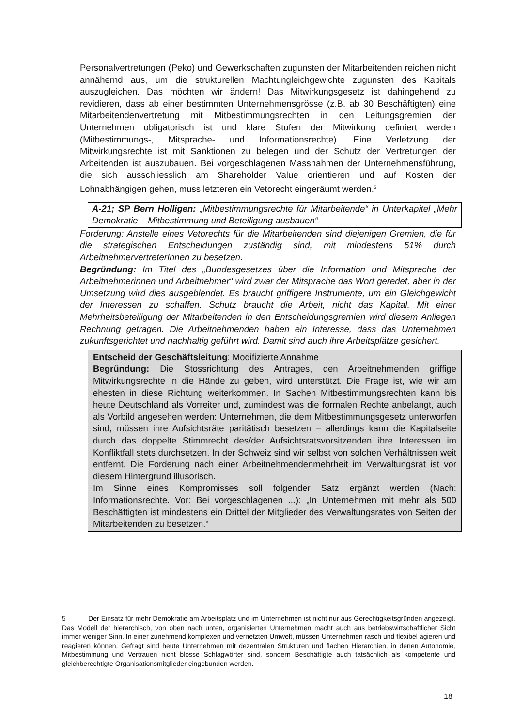Personalvertretungen (Peko) und Gewerkschaften zugunsten der Mitarbeitenden reichen nicht annähernd aus, um die strukturellen Machtungleichgewichte zugunsten des Kapitals auszugleichen. Das möchten wir ändern! Das Mitwirkungsgesetz ist dahingehend zu revidieren, dass ab einer bestimmten Unternehmensgrösse (z.B. ab 30 Beschäftigten) eine Mitarbeitendenvertretung mit Mitbestimmungsrechten in den Leitungsgremien der Unternehmen obligatorisch ist und klare Stufen der Mitwirkung definiert werden (Mitbestimmungs-, Mitsprache- und Informationsrechte). Eine Verletzung der Mitwirkungsrechte ist mit Sanktionen zu belegen und der Schutz der Vertretungen der Arbeitenden ist auszubauen. Bei vorgeschlagenen Massnahmen der Unternehmensführung, die sich ausschliesslich am Shareholder Value orientieren und auf Kosten der Lohnabhängigen gehen, muss letzteren ein Vetorecht eingeräumt werden.<sup>5</sup>
A-21; SP Bern Holligen: „Mitbestimmungsrechte für Mitarbeitende“ in Unterkapitel „Mehr Demokratie – Mitbestimmung und Beteiligung ausbauen“
Forderung: Anstelle eines Vetorechts für die Mitarbeitenden sind diejenigen Gremien, die für die strategischen Entscheidungen zuständig sind, mit mindestens 51% durch ArbeitnehmervertreterInnen zu besetzen.
Begründung: Im Titel des „Bundesgesetzes über die Information und Mitsprache der Arbeitnehmerinnen und Arbeitnehmer“ wird zwar der Mitsprache das Wort geredet, aber in der Umsetzung wird dies ausgeblendet. Es braucht griffigere Instrumente, um ein Gleichgewicht der Interessen zu schaffen. Schutz braucht die Arbeit, nicht das Kapital. Mit einer Mehrheitsbeteiligung der Mitarbeitenden in den Entscheidungsgremien wird diesem Anliegen Rechnung getragen. Die Arbeitnehmenden haben ein Interesse, dass das Unternehmen zukunftsgerichtet und nachhaltig geführt wird. Damit sind auch ihre Arbeitsplätze gesichert.
Entscheid der Geschäftsleitung: Modifizierte Annahme
Begründung: Die Stossrichtung des Antrages, den Arbeitnehmenden griffige Mitwirkungsrechte in die Hände zu geben, wird unterstützt. Die Frage ist, wie wir am ehesten in diese Richtung weiterkommen. In Sachen Mitbestimmungsrechten kann bis heute Deutschland als Vorreiter und, zumindest was die formalen Rechte anbelangt, auch als Vorbild angesehen werden: Unternehmen, die dem Mitbestimmungsgesetz unterworfen sind, müssen ihre Aufsichtsräte paritätisch besetzen – allerdings kann die Kapitalseite durch das doppelte Stimmrecht des/der Aufsichtsratsvorsitzenden ihre Interessen im Konfliktfall stets durchsetzen. In der Schweiz sind wir selbst von solchen Verhältnissen weit entfernt. Die Forderung nach einer Arbeitnehmendenmehrheit im Verwaltungsrat ist vor diesem Hintergrund illusorisch.
Im Sinne eines Kompromisses soll folgender Satz ergänzt werden (Nach: Informationsrechte. Vor: Bei vorgeschlagenen ...): „In Unternehmen mit mehr als 500 Beschäftigten ist mindestens ein Drittel der Mitglieder des Verwaltungsrates von Seiten der Mitarbeitenden zu besetzen.“
5 Der Einsatz für mehr Demokratie am Arbeitsplatz und im Unternehmen ist nicht nur aus Gerechtigkeitsgründen angezeigt. Das Modell der hierarchisch, von oben nach unten, organisierten Unternehmen macht auch aus betriebswirtschaftlicher Sicht immer weniger Sinn. In einer zunehmend komplexen und vernetzten Umwelt, müssen Unternehmen rasch und flexibel agieren und reagieren können. Gefragt sind heute Unternehmen mit dezentralen Strukturen und flachen Hierarchien, in denen Autonomie, Mitbestimmung und Vertrauen nicht blosse Schlagwörter sind, sondern Beschäftigte auch tatsächlich als kompetente und gleichberechtigte Organisationsmitglieder eingebunden werden.
18